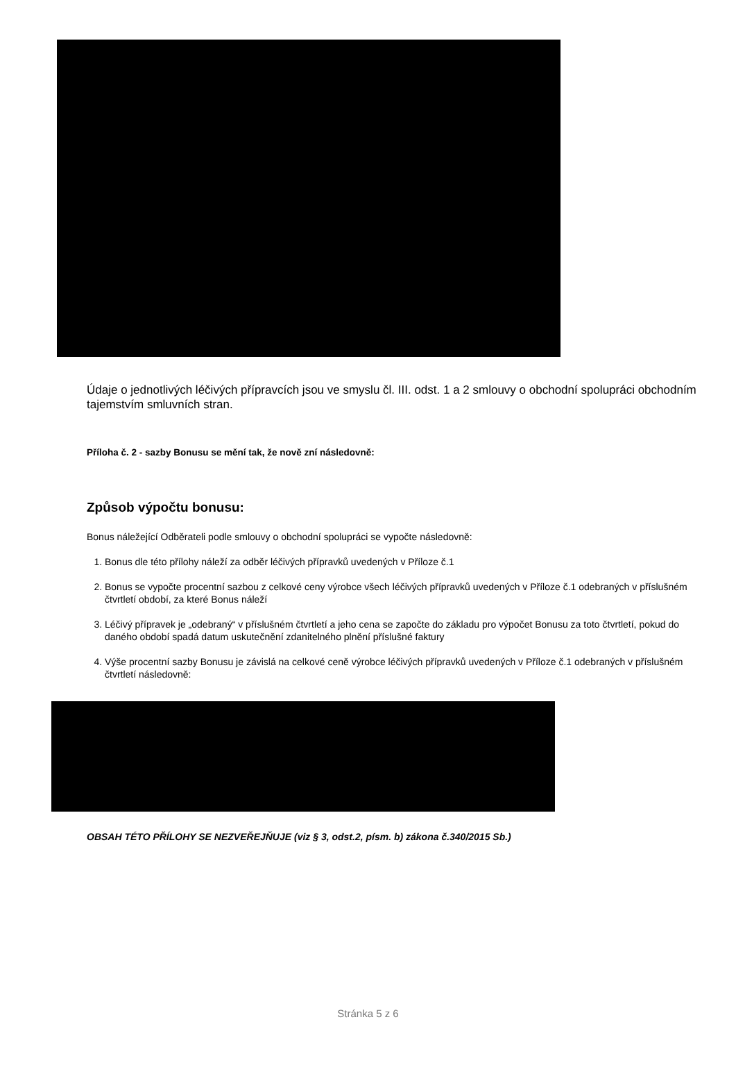Údaje o jednotlivých léčivých přípravcích jsou ve smyslu čl. III. odst. 1 a 2 smlouvy o obchodní spolupráci obchodním tajemstvím smluvních stran.
Příloha č. 2 - sazby Bonusu se mění tak, že nově zní následovně:
Způsob výpočtu bonusu:
Bonus náležející Odběrateli podle smlouvy o obchodní spolupráci se vypočte následovně:
1. Bonus dle této přílohy náleží za odběr léčivých přípravků uvedených v Příloze č.1
2. Bonus se vypočte procentní sazbou z celkové ceny výrobce všech léčivých přípravků uvedených v Příloze č.1 odebraných v příslušném čtvrtletí období, za které Bonus náleží
3. Léčivý přípravek je „odebraný“ v příslušném čtvrtletí a jeho cena se započte do základu pro výpočet Bonusu za toto čtvrtletí, pokud do daného období spadá datum uskutečnění zdanitelného plnění příslušné faktury
4. Výše procentní sazby Bonusu je závislá na celkové ceně výrobce léčivých přípravků uvedených v Příloze č.1 odebraných v příslušném čtvrtletí následovně:
OBSAH TÉTO PŘÍLOHY SE NEZVEŘEJŇUJE (viz § 3, odst.2, písm. b) zákona č.340/2015 Sb.)
Stránka 5 z 6